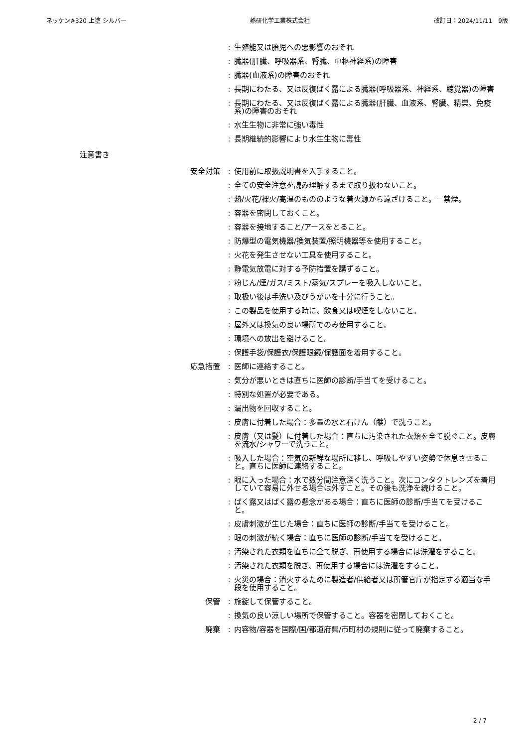ネッケン#320 上塗 シルバー 熱研化学工業株式会社 改訂日：2024/11/11　9版
: 生殖能又は胎児への悪影響のおそれ
: 臓器(肝臓、呼吸器系、腎臓、中枢神経系)の障害
: 臓器(血液系)の障害のおそれ
: 長期にわたる、又は反復ばく露による臓器(呼吸器系、神経系、聴覚器)の障害
: 長期にわたる、又は反復ばく露による臓器(肝臓、血液系、腎臓、精巣、免疫系)の障害のおそれ
: 水生生物に非常に強い毒性
: 長期継続的影響により水生生物に毒性
注意書き
安全対策 : 使用前に取扱説明書を入手すること。
: 全ての安全注意を読み理解するまで取り扱わないこと。
: 熱/火花/裸火/高温のもののような着火源から遠ざけること。－禁煙。
: 容器を密閉しておくこと。
: 容器を接地すること/アースをとること。
: 防爆型の電気機器/換気装置/照明機器等を使用すること。
: 火花を発生させない工具を使用すること。
: 静電気放電に対する予防措置を講ずること。
: 粉じん/煙/ガス/ミスト/蒸気/スプレーを吸入しないこと。
: 取扱い後は手洗い及びうがいを十分に行うこと。
: この製品を使用する時に、飲食又は喫煙をしないこと。
: 屋外又は換気の良い場所でのみ使用すること。
: 環境への放出を避けること。
: 保護手袋/保護衣/保護眼鏡/保護面を着用すること。
応急措置 : 医師に連絡すること。
: 気分が悪いときは直ちに医師の診断/手当てを受けること。
: 特別な処置が必要である。
: 漏出物を回収すること。
: 皮膚に付着した場合：多量の水と石けん（鹸）で洗うこと。
: 皮膚（又は髪）に付着した場合：直ちに汚染された衣類を全て脱ぐこと。皮膚を流水/シャワーで洗うこと。
: 吸入した場合：空気の新鮮な場所に移し、呼吸しやすい姿勢で休息させること。直ちに医師に連絡すること。
: 眼に入った場合：水で数分間注意深く洗うこと。次にコンタクトレンズを着用していて容易に外せる場合は外すこと。その後も洗浄を続けること。
: ばく露又はばく露の懸念がある場合：直ちに医師の診断/手当てを受けること。
: 皮膚刺激が生じた場合：直ちに医師の診断/手当てを受けること。
: 眼の刺激が続く場合：直ちに医師の診断/手当てを受けること。
: 汚染された衣類を直ちに全て脱ぎ、再使用する場合には洗濯をすること。
: 汚染された衣類を脱ぎ、再使用する場合には洗濯をすること。
: 火災の場合：消火するために製造者/供給者又は所管官庁が指定する適当な手段を使用すること。
保管 : 施錠して保管すること。
: 換気の良い涼しい場所で保管すること。容器を密閉しておくこと。
廃棄 : 内容物/容器を国際/国/都道府県/市町村の規則に従って廃棄すること。
2 / 7